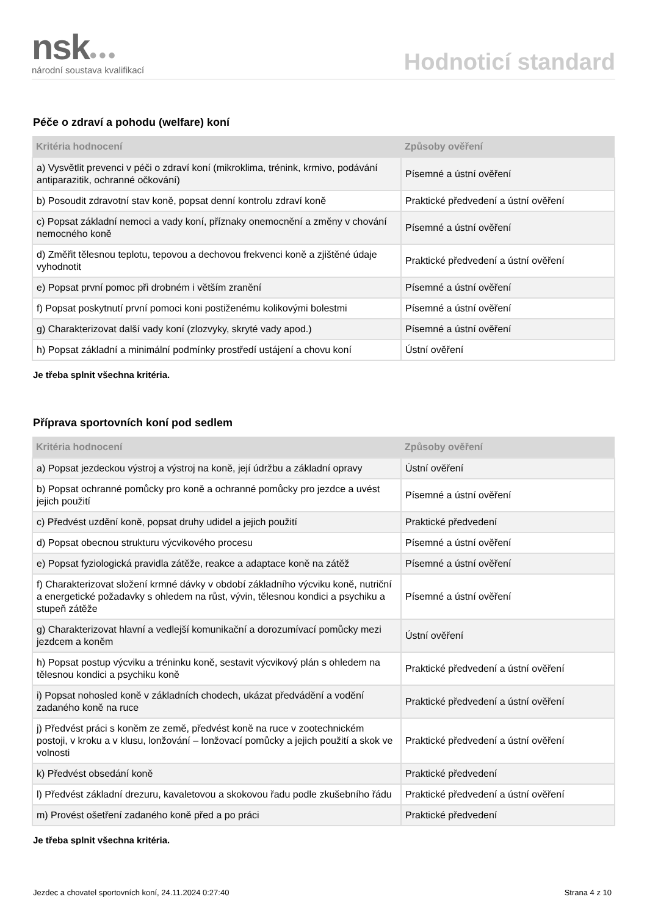nsk●●●
národní soustava kvalifikací
Hodnoticí standard
Péče o zdraví a pohodu (welfare) koní
| Kritéria hodnocení | Způsoby ověření |
| --- | --- |
| a) Vysvětlit prevenci v péči o zdraví koní (mikroklima, trénink, krmivo, podávání antiparazitik, ochranné očkování) | Písemné a ústní ověření |
| b) Posoudit zdravotní stav koně, popsat denní kontrolu zdraví koně | Praktické předvedení a ústní ověření |
| c) Popsat základní nemoci a vady koní, příznaky onemocnění a změny v chování nemocného koně | Písemné a ústní ověření |
| d) Změřit tělesnou teplotu, tepovou a dechovou frekvenci koně a zjištěné údaje vyhodnotit | Praktické předvedení a ústní ověření |
| e) Popsat první pomoc při drobném i větším zranění | Písemné a ústní ověření |
| f) Popsat poskytnutí první pomoci koni postiženému kolikovými bolestmi | Písemné a ústní ověření |
| g) Charakterizovat další vady koní (zlozvyky, skryté vady apod.) | Písemné a ústní ověření |
| h) Popsat základní a minimální podmínky prostředí ustájení a chovu koní | Ústní ověření |
Je třeba splnit všechna kritéria.
Příprava sportovních koní pod sedlem
| Kritéria hodnocení | Způsoby ověření |
| --- | --- |
| a) Popsat jezdeckou výstroj a výstroj na koně, její údržbu a základní opravy | Ústní ověření |
| b) Popsat ochranné pomůcky pro koně a ochranné pomůcky pro jezdce a uvést jejich použití | Písemné a ústní ověření |
| c) Předvést uzdění koně, popsat druhy udidel a jejich použití | Praktické předvedení |
| d) Popsat obecnou strukturu výcvikového procesu | Písemné a ústní ověření |
| e) Popsat fyziologická pravidla zátěže, reakce a adaptace koně na zátěž | Písemné a ústní ověření |
| f) Charakterizovat složení krmné dávky v období základního výcviku koně, nutriční a energetické požadavky s ohledem na růst, vývin, tělesnou kondici a psychiku a stupeň zátěže | Písemné a ústní ověření |
| g) Charakterizovat hlavní a vedlejší komunikační a dorozumívací pomůcky mezi jezdcem a koněm | Ústní ověření |
| h) Popsat postup výcviku a tréninku koně, sestavit výcvikový plán s ohledem na tělesnou kondici a psychiku koně | Praktické předvedení a ústní ověření |
| i) Popsat nohosled koně v základních chodech, ukázat předvádění a vodění zadaného koně na ruce | Praktické předvedení a ústní ověření |
| j) Předvést práci s koněm ze země, předvést koně na ruce v zootechnickém postoji, v kroku a v klusu, lonžování – lonžovací pomůcky a jejich použití a skok ve volnosti | Praktické předvedení a ústní ověření |
| k) Předvést obsedání koně | Praktické předvedení |
| l) Předvést základní drezuru, kavaletovou a skokovou řadu podle zkušebního řádu | Praktické předvedení a ústní ověření |
| m) Provést ošetření zadaného koně před a po práci | Praktické předvedení |
Je třeba splnit všechna kritéria.
Jezdec a chovatel sportovních koní, 24.11.2024 0:27:40 Strana 4 z 10